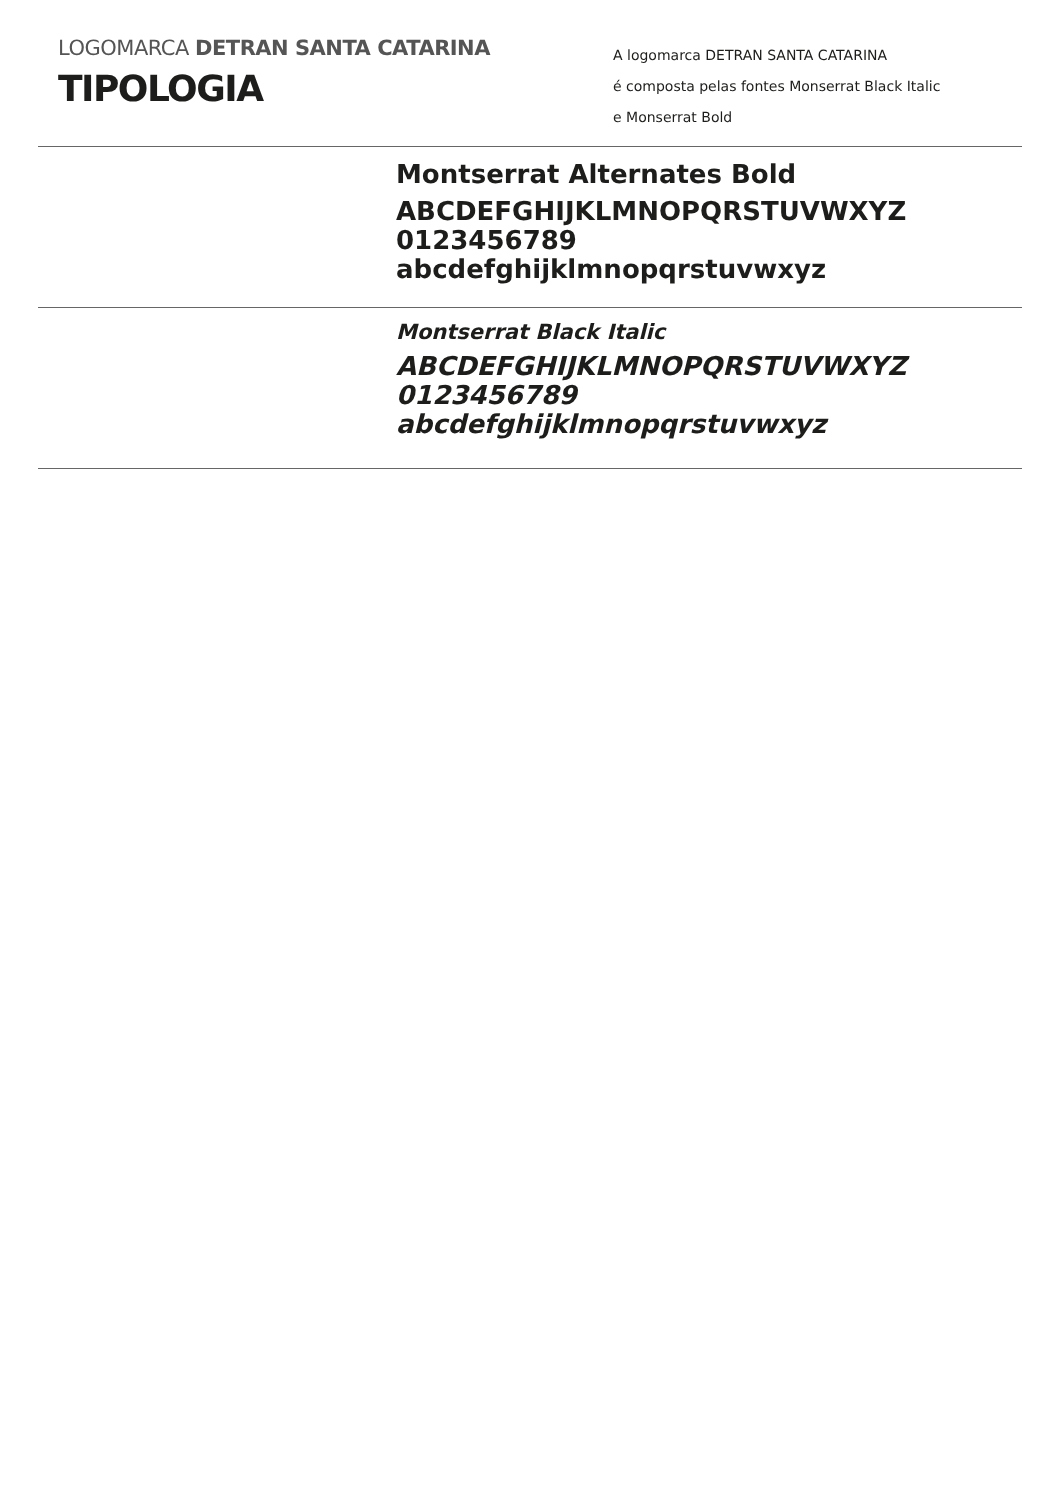LOGOMARCA DETRAN SANTA CATARINA
TIPOLOGIA
A logomarca DETRAN SANTA CATARINA
é composta pelas fontes Monserrat Black Italic
e Monserrat Bold
Montserrat Alternates Bold
ABCDEFGHIJKLMNOPQRSTUVWXYZ
0123456789
abcdefghijklmnopqrstuvwxyz
Montserrat Black Italic
ABCDEFGHIJKLMNOPQRSTUVWXYZ
0123456789
abcdefghijklmnopqrstuvwxyz